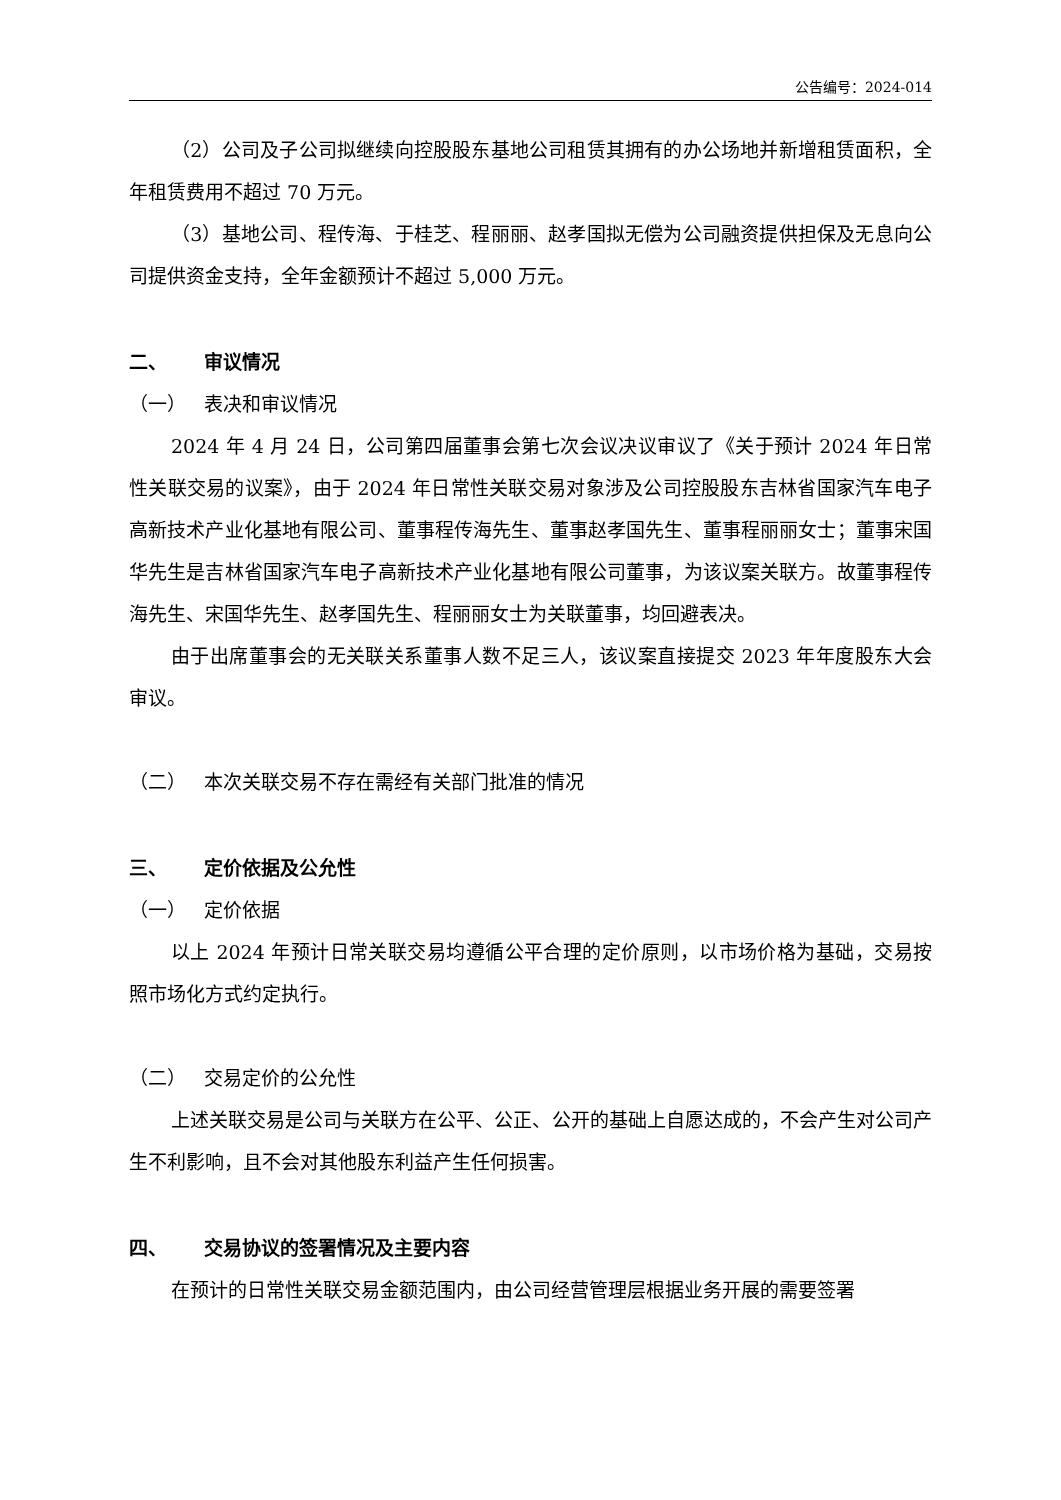公告编号：2024-014
（2）公司及子公司拟继续向控股股东基地公司租赁其拥有的办公场地并新增租赁面积，全年租赁费用不超过 70 万元。
（3）基地公司、程传海、于桂芝、程丽丽、赵孝国拟无偿为公司融资提供担保及无息向公司提供资金支持，全年金额预计不超过 5,000 万元。
二、 审议情况
（一） 表决和审议情况
2024 年 4 月 24 日，公司第四届董事会第七次会议决议审议了《关于预计 2024 年日常性关联交易的议案》，由于 2024 年日常性关联交易对象涉及公司控股股东吉林省国家汽车电子高新技术产业化基地有限公司、董事程传海先生、董事赵孝国先生、董事程丽丽女士；董事宋国华先生是吉林省国家汽车电子高新技术产业化基地有限公司董事，为该议案关联方。故董事程传海先生、宋国华先生、赵孝国先生、程丽丽女士为关联董事，均回避表决。
由于出席董事会的无关联关系董事人数不足三人，该议案直接提交 2023 年年度股东大会审议。
（二） 本次关联交易不存在需经有关部门批准的情况
三、 定价依据及公允性
（一） 定价依据
以上 2024 年预计日常关联交易均遵循公平合理的定价原则，以市场价格为基础，交易按照市场化方式约定执行。
（二） 交易定价的公允性
上述关联交易是公司与关联方在公平、公正、公开的基础上自愿达成的，不会产生对公司产生不利影响，且不会对其他股东利益产生任何损害。
四、 交易协议的签署情况及主要内容
在预计的日常性关联交易金额范围内，由公司经营管理层根据业务开展的需要签署